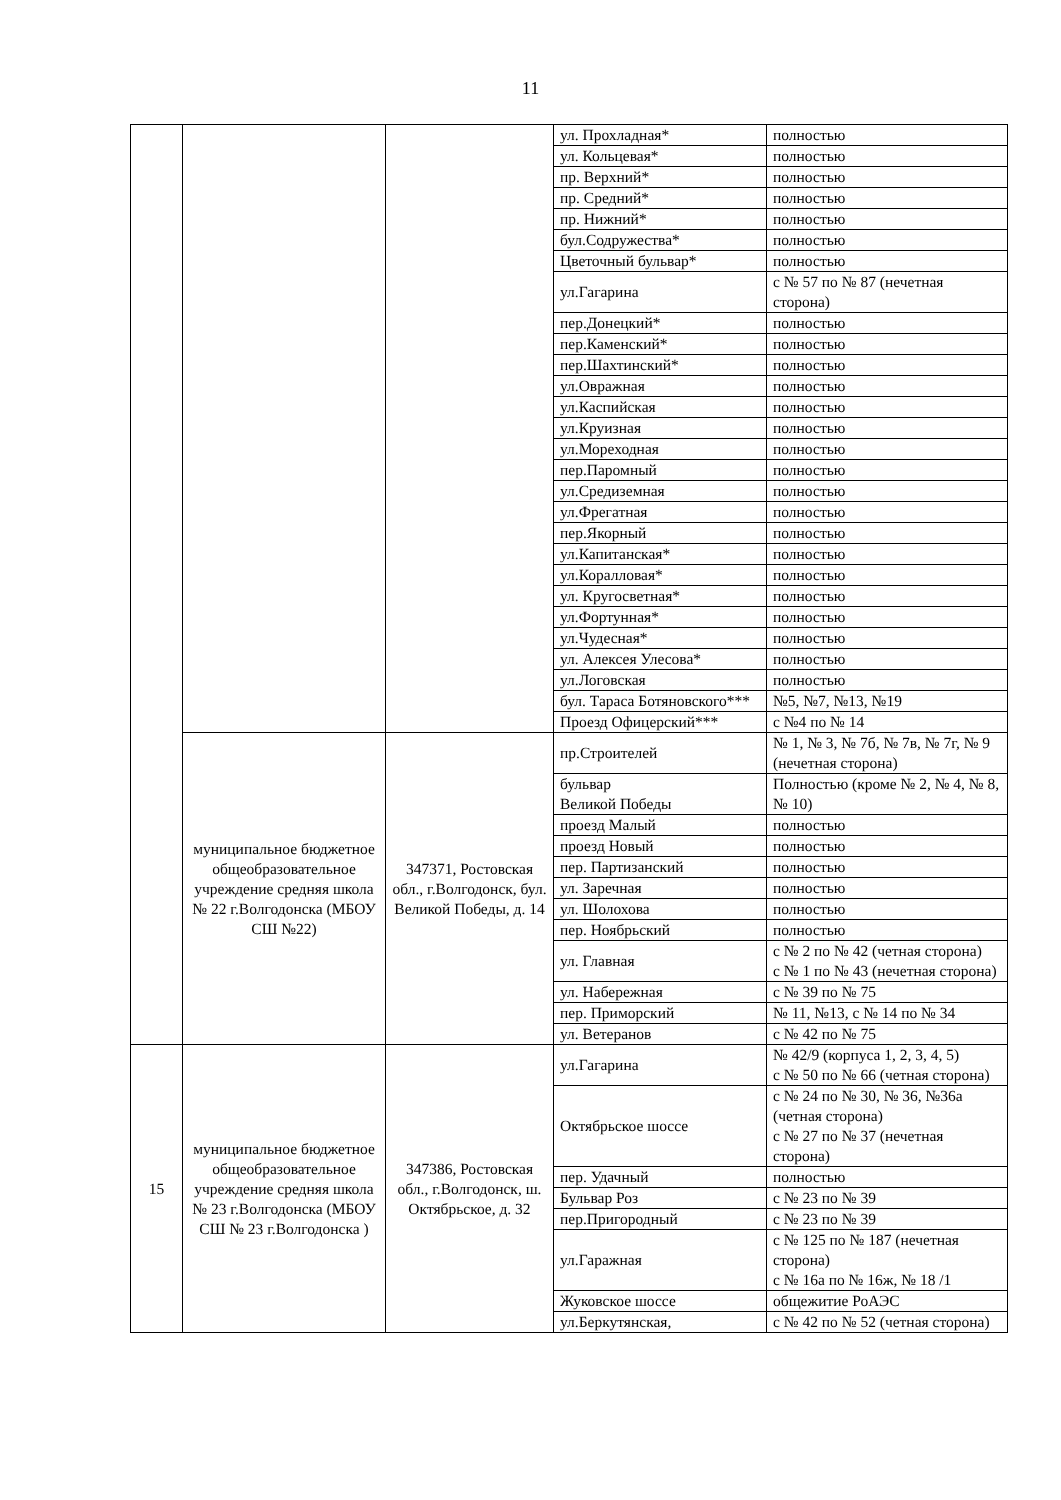11
| | | | ул. Прохладная* | полностью |
| | | | ул. Кольцевая* | полностью |
| | | | пр. Верхний* | полностью |
| | | | пр. Средний* | полностью |
| | | | пр. Нижний* | полностью |
| | | | бул.Содружества* | полностью |
| | | | Цветочный бульвар* | полностью |
| | | | ул.Гагарина | с № 57 по № 87 (нечетная сторона) |
| | | | пер.Донецкий* | полностью |
| | | | пер.Каменский* | полностью |
| | | | пер.Шахтинский* | полностью |
| | | | ул.Овражная | полностью |
| | | | ул.Каспийская | полностью |
| | | | ул.Круизная | полностью |
| | | | ул.Мореходная | полностью |
| | | | пер.Паромный | полностью |
| | | | ул.Средиземная | полностью |
| | | | ул.Фрегатная | полностью |
| | | | пер.Якорный | полностью |
| | | | ул.Капитанская* | полностью |
| | | | ул.Коралловая* | полностью |
| | | | ул. Кругосветная* | полностью |
| | | | ул.Фортунная* | полностью |
| | | | ул.Чудесная* | полностью |
| | | | ул. Алексея Улесова* | полностью |
| | | | ул.Логовская | полностью |
| | | | бул. Тараса Ботяновского*** | №5, №7, №13, №19 |
| | | | Проезд Офицерский*** | с №4 по № 14 |
| | муниципальное бюджетное общеобразовательное учреждение средняя школа № 22 г.Волгодонска (МБОУ СШ №22) | 347371, Ростовская обл., г.Волгодонск, бул. Великой Победы, д. 14 | пр.Строителей | № 1, № 3, № 7б, № 7в, № 7г, № 9 (нечетная сторона) |
| | | | бульвар Великой Победы | Полностью (кроме № 2, № 4, № 8, № 10) |
| | | | проезд Малый | полностью |
| | | | проезд Новый | полностью |
| | | | пер. Партизанский | полностью |
| | | | ул. Заречная | полностью |
| | | | ул. Шолохова | полностью |
| | | | пер. Ноябрьский | полностью |
| | | | ул. Главная | с № 2 по № 42 (четная сторона) с № 1 по № 43 (нечетная сторона) |
| | | | ул. Набережная | с № 39 по № 75 |
| | | | пер. Приморский | № 11, №13, с № 14 по № 34 |
| | | | ул. Ветеранов | с № 42 по № 75 |
| 15 | муниципальное бюджетное общеобразовательное учреждение средняя школа № 23 г.Волгодонска (МБОУ СШ № 23 г.Волгодонска ) | 347386, Ростовская обл., г.Волгодонск, ш. Октябрьское, д. 32 | ул.Гагарина | № 42/9 (корпуса 1, 2, 3, 4, 5) с № 50 по № 66 (четная сторона) |
| | | | Октябрьское шоссе | с № 24 по № 30, № 36, №36а (четная сторона) с № 27 по № 37 (нечетная сторона) |
| | | | пер. Удачный | полностью |
| | | | Бульвар Роз | с № 23 по № 39 |
| | | | пер.Пригородный | с № 23 по № 39 |
| | | | ул.Гаражная | с № 125 по № 187 (нечетная сторона) с № 16а по № 16ж, № 18 /1 |
| | | | Жуковское шоссе | общежитие РоАЭС |
| | | | ул.Беркутянская, | с № 42 по № 52 (четная сторона) |